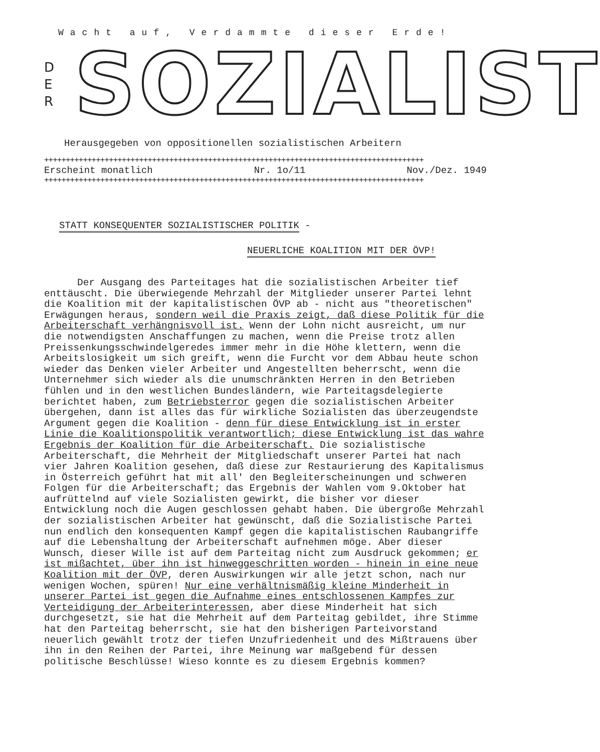Wacht auf, Verdammte dieser Erde!
D
E
R
SOZIALIST
Herausgegeben von oppositionellen sozialistischen Arbeitern
++++++++++++++++++++++++++++++++++++++++++++++++++++++++++++++++++++++++++++++++++++++++
Erscheint monatlich Nr. 1o/11 Nov./Dez. 1949
++++++++++++++++++++++++++++++++++++++++++++++++++++++++++++++++++++++++++++++++++++++++
STATT KONSEQUENTER SOZIALISTISCHER POLITIK -
NEUERLICHE KOALITION MIT DER ÖVP!
Der Ausgang des Parteitages hat die sozialistischen Arbeiter tief enttäuscht. Die überwiegende Mehrzahl der Mitglieder unserer Partei lehnt die Koalition mit der kapitalistischen ÖVP ab - nicht aus "theoretischen" Erwägungen heraus, sondern weil die Praxis zeigt, daß diese Politik für die Arbeiterschaft verhängnisvoll ist. Wenn der Lohn nicht ausreicht, um nur die notwendigsten Anschaffungen zu machen, wenn die Preise trotz allen Preissenkungsschwindelgeredes immer mehr in die Höhe klettern, wenn die Arbeitslosigkeit um sich greift, wenn die Furcht vor dem Abbau heute schon wieder das Denken vieler Arbeiter und Angestellten beherrscht, wenn die Unternehmer sich wieder als die unumschränkten Herren in den Betrieben fühlen und in den westlichen Bundesländern, wie Parteitagsdelegierte berichtet haben, zum Betriebsterror gegen die sozialistischen Arbeiter übergehen, dann ist alles das für wirkliche Sozialisten das überzeugendste Argument gegen die Koalition - denn für diese Entwicklung ist in erster Linie die Koalitionspolitik verantwortlich; diese Entwicklung ist das wahre Ergebnis der Koalition für die Arbeiterschaft. Die sozialistische Arbeiterschaft, die Mehrheit der Mitgliedschaft unserer Partei hat nach vier Jahren Koalition gesehen, daß diese zur Restaurierung des Kapitalismus in Österreich geführt hat mit all' den Begleiterscheinungen und schweren Folgen für die Arbeiterschaft; das Ergebnis der Wahlen vom 9.Oktober hat aufrüttelnd auf viele Sozialisten gewirkt, die bisher vor dieser Entwicklung noch die Augen geschlossen gehabt haben. Die übergroße Mehrzahl der sozialistischen Arbeiter hat gewünscht, daß die Sozialistische Partei nun endlich den konsequenten Kampf gegen die kapitalistischen Raubangriffe auf die Lebenshaltung der Arbeiterschaft aufnehmen möge. Aber dieser Wunsch, dieser Wille ist auf dem Parteitag nicht zum Ausdruck gekommen; er ist mißachtet, über ihn ist hinweggeschritten worden - hinein in eine neue Koalition mit der ÖVP, deren Auswirkungen wir alle jetzt schon, nach nur wenigen Wochen, spüren! Nur eine verhältnismäßig kleine Minderheit in unserer Partei ist gegen die Aufnahme eines entschlossenen Kampfes zur Verteidigung der Arbeiterinteressen, aber diese Minderheit hat sich durchgesetzt, sie hat die Mehrheit auf dem Parteitag gebildet, ihre Stimme hat den Parteitag beherrscht, sie hat den bisherigen Parteivorstand neuerlich gewählt trotz der tiefen Unzufriedenheit und des Mißtrauens über ihn in den Reihen der Partei, ihre Meinung war maßgebend für dessen politische Beschlüsse! Wieso konnte es zu diesem Ergebnis kommen?